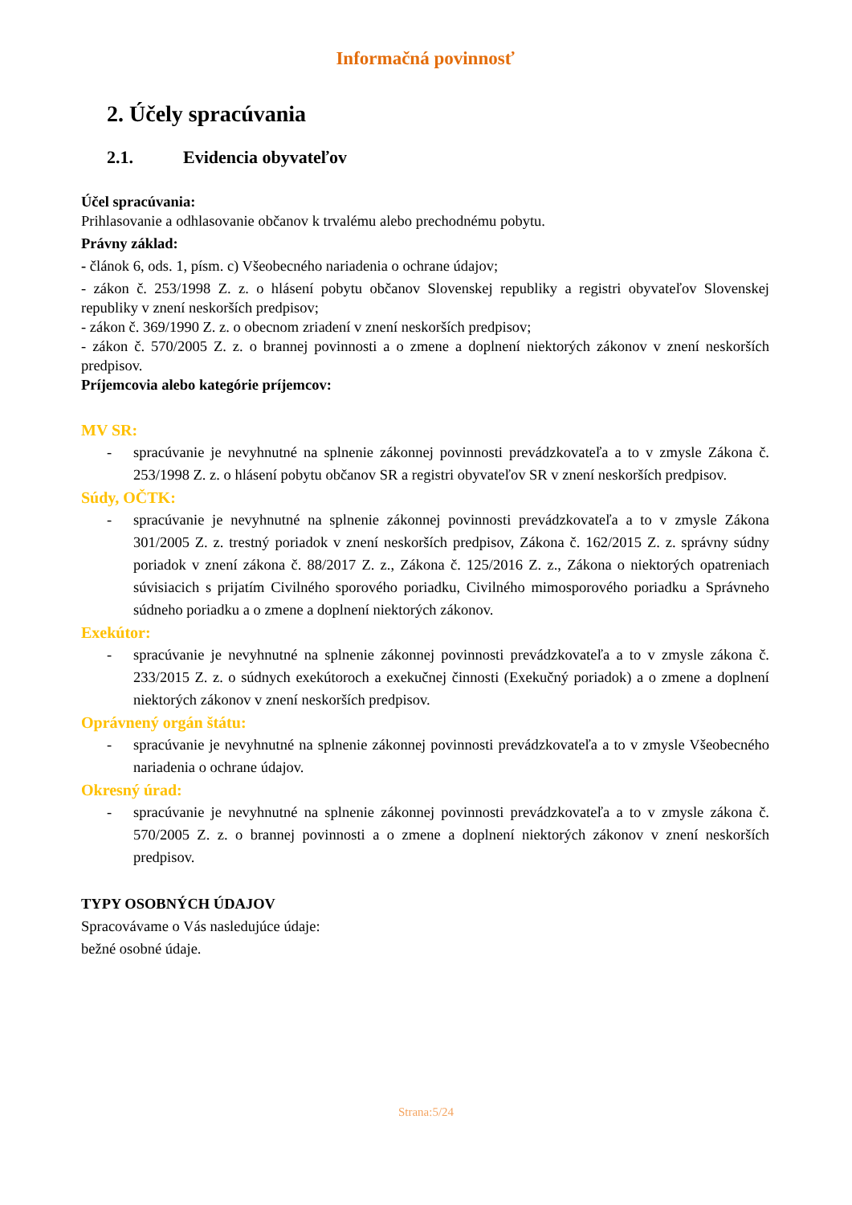Informačná povinnosť
2. Účely spracúvania
2.1. Evidencia obyvateľov
Účel spracúvania:
Prihlasovanie a odhlasovanie občanov k trvalému alebo prechodnému pobytu.
Právny základ:
- článok 6, ods. 1, písm. c) Všeobecného nariadenia o ochrane údajov;
- zákon č. 253/1998 Z. z. o hlásení pobytu občanov Slovenskej republiky a registri obyvateľov Slovenskej republiky v znení neskorších predpisov;
- zákon č. 369/1990 Z. z. o obecnom zriadení v znení neskorších predpisov;
- zákon č. 570/2005 Z. z. o brannej povinnosti a o zmene a doplnení niektorých zákonov v znení neskorších predpisov.
Príjemcovia alebo kategórie príjemcov:
MV SR:
- spracúvanie je nevyhnutné na splnenie zákonnej povinnosti prevádzkovateľa a to v zmysle Zákona č. 253/1998 Z. z. o hlásení pobytu občanov SR a registri obyvateľov SR v znení neskorších predpisov.
Súdy, OČTK:
- spracúvanie je nevyhnutné na splnenie zákonnej povinnosti prevádzkovateľa a to v zmysle Zákona 301/2005 Z. z. trestný poriadok v znení neskorších predpisov, Zákona č. 162/2015 Z. z. správny súdny poriadok v znení zákona č. 88/2017 Z. z., Zákona č. 125/2016 Z. z., Zákona o niektorých opatreniach súvisiacich s prijatím Civilného sporového poriadku, Civilného mimosporového poriadku a Správneho súdneho poriadku a o zmene a doplnení niektorých zákonov.
Exekútor:
- spracúvanie je nevyhnutné na splnenie zákonnej povinnosti prevádzkovateľa a to v zmysle zákona č. 233/2015 Z. z. o súdnych exekútoroch a exekučnej činnosti (Exekučný poriadok) a o zmene a doplnení niektorých zákonov v znení neskorších predpisov.
Oprávnený orgán štátu:
- spracúvanie je nevyhnutné na splnenie zákonnej povinnosti prevádzkovateľa a to v zmysle Všeobecného nariadenia o ochrane údajov.
Okresný úrad:
- spracúvanie je nevyhnutné na splnenie zákonnej povinnosti prevádzkovateľa a to v zmysle zákona č. 570/2005 Z. z. o brannej povinnosti a o zmene a doplnení niektorých zákonov v znení neskorších predpisov.
TYPY OSOBNÝCH ÚDAJOV
Spracovávame o Vás nasledujúce údaje:
bežné osobné údaje.
Strana:5/24